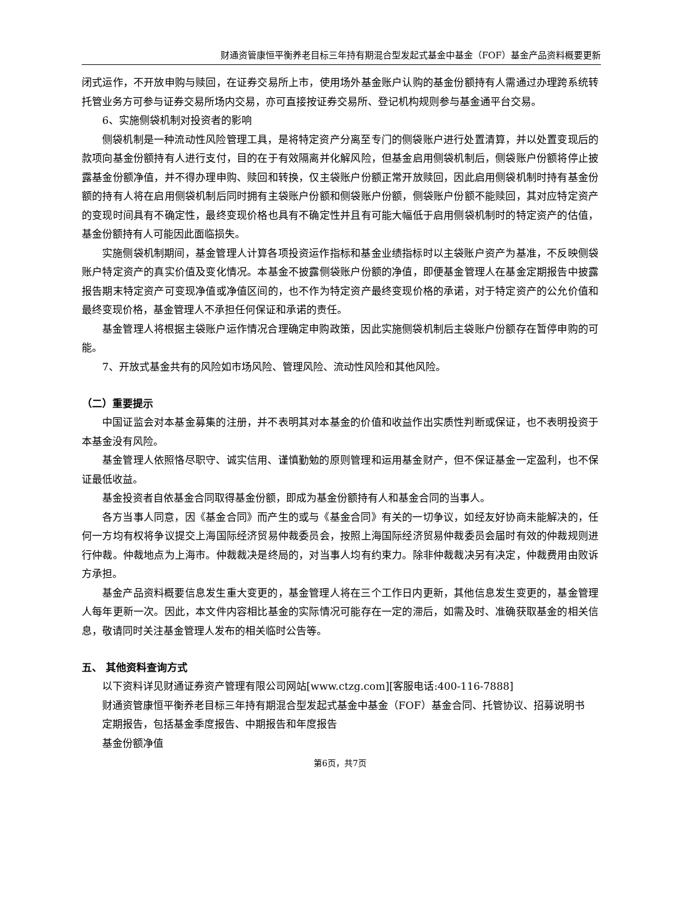财通资管康恒平衡养老目标三年持有期混合型发起式基金中基金（FOF）基金产品资料概要更新
闭式运作，不开放申购与赎回，在证券交易所上市，使用场外基金账户认购的基金份额持有人需通过办理跨系统转托管业务方可参与证券交易所场内交易，亦可直接按证券交易所、登记机构规则参与基金通平台交易。
6、实施侧袋机制对投资者的影响
侧袋机制是一种流动性风险管理工具，是将特定资产分离至专门的侧袋账户进行处置清算，并以处置变现后的款项向基金份额持有人进行支付，目的在于有效隔离并化解风险，但基金启用侧袋机制后，侧袋账户份额将停止披露基金份额净值，并不得办理申购、赎回和转换，仅主袋账户份额正常开放赎回，因此启用侧袋机制时持有基金份额的持有人将在启用侧袋机制后同时拥有主袋账户份额和侧袋账户份额，侧袋账户份额不能赎回，其对应特定资产的变现时间具有不确定性，最终变现价格也具有不确定性并且有可能大幅低于启用侧袋机制时的特定资产的估值，基金份额持有人可能因此面临损失。
实施侧袋机制期间，基金管理人计算各项投资运作指标和基金业绩指标时以主袋账户资产为基准，不反映侧袋账户特定资产的真实价值及变化情况。本基金不披露侧袋账户份额的净值，即便基金管理人在基金定期报告中披露报告期末特定资产可变现净值或净值区间的，也不作为特定资产最终变现价格的承诺，对于特定资产的公允价值和最终变现价格，基金管理人不承担任何保证和承诺的责任。
基金管理人将根据主袋账户运作情况合理确定申购政策，因此实施侧袋机制后主袋账户份额存在暂停申购的可能。
7、开放式基金共有的风险如市场风险、管理风险、流动性风险和其他风险。
（二）重要提示
中国证监会对本基金募集的注册，并不表明其对本基金的价值和收益作出实质性判断或保证，也不表明投资于本基金没有风险。
基金管理人依照恪尽职守、诚实信用、谨慎勤勉的原则管理和运用基金财产，但不保证基金一定盈利，也不保证最低收益。
基金投资者自依基金合同取得基金份额，即成为基金份额持有人和基金合同的当事人。
各方当事人同意，因《基金合同》而产生的或与《基金合同》有关的一切争议，如经友好协商未能解决的，任何一方均有权将争议提交上海国际经济贸易仲裁委员会，按照上海国际经济贸易仲裁委员会届时有效的仲裁规则进行仲裁。仲裁地点为上海市。仲裁裁决是终局的，对当事人均有约束力。除非仲裁裁决另有决定，仲裁费用由败诉方承担。
基金产品资料概要信息发生重大变更的，基金管理人将在三个工作日内更新，其他信息发生变更的，基金管理人每年更新一次。因此，本文件内容相比基金的实际情况可能存在一定的滞后，如需及时、准确获取基金的相关信息，敬请同时关注基金管理人发布的相关临时公告等。
五、 其他资料查询方式
以下资料详见财通证券资产管理有限公司网站[www.ctzg.com][客服电话:400-116-7888]
财通资管康恒平衡养老目标三年持有期混合型发起式基金中基金（FOF）基金合同、托管协议、招募说明书
定期报告，包括基金季度报告、中期报告和年度报告
基金份额净值
第6页，共7页